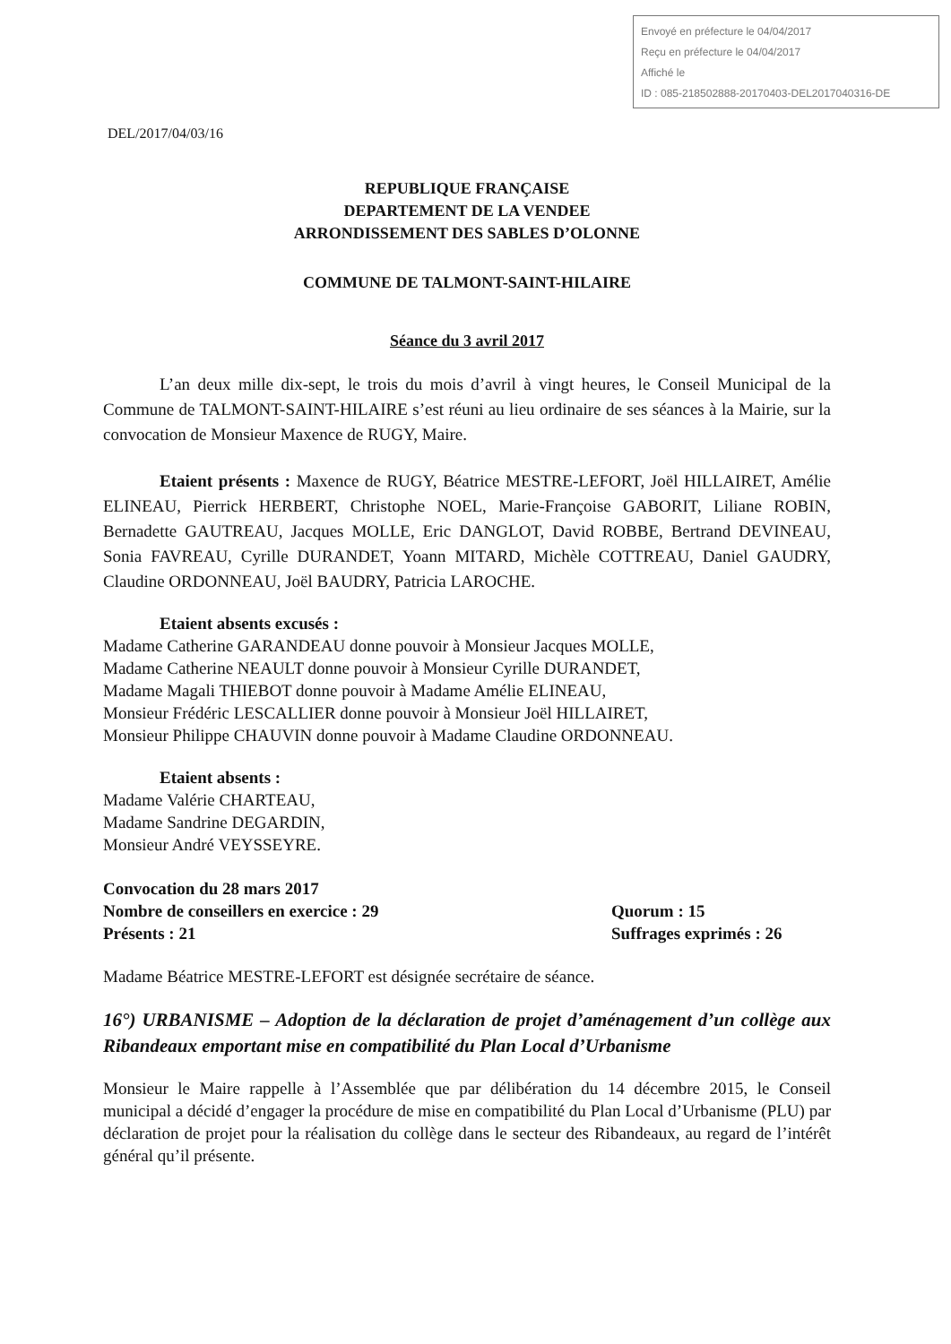Envoyé en préfecture le 04/04/2017
Reçu en préfecture le 04/04/2017
Affiché le
ID : 085-218502888-20170403-DEL2017040316-DE
DEL/2017/04/03/16
REPUBLIQUE FRANÇAISE
DEPARTEMENT DE LA VENDEE
ARRONDISSEMENT DES SABLES D’OLONNE
COMMUNE DE TALMONT-SAINT-HILAIRE
Séance du 3 avril 2017
L’an deux mille dix-sept, le trois du mois d’avril à vingt heures, le Conseil Municipal de la Commune de TALMONT-SAINT-HILAIRE s’est réuni au lieu ordinaire de ses séances à la Mairie, sur la convocation de Monsieur Maxence de RUGY, Maire.
Etaient présents : Maxence de RUGY, Béatrice MESTRE-LEFORT, Joël HILLAIRET, Amélie ELINEAU, Pierrick HERBERT, Christophe NOEL, Marie-Françoise GABORIT, Liliane ROBIN, Bernadette GAUTREAU, Jacques MOLLE, Eric DANGLOT, David ROBBE, Bertrand DEVINEAU, Sonia FAVREAU, Cyrille DURANDET, Yoann MITARD, Michèle COTTREAU, Daniel GAUDRY, Claudine ORDONNEAU, Joël BAUDRY, Patricia LAROCHE.
Etaient absents excusés :
Madame Catherine GARANDEAU donne pouvoir à Monsieur Jacques MOLLE,
Madame Catherine NEAULT donne pouvoir à Monsieur Cyrille DURANDET,
Madame Magali THIEBOT donne pouvoir à Madame Amélie ELINEAU,
Monsieur Frédéric LESCALLIER donne pouvoir à Monsieur Joël HILLAIRET,
Monsieur Philippe CHAUVIN donne pouvoir à Madame Claudine ORDONNEAU.
Etaient absents :
Madame Valérie CHARTEAU,
Madame Sandrine DEGARDIN,
Monsieur André VEYSSEYRE.
Convocation du 28 mars 2017
Nombre de conseillers en exercice : 29 Quorum : 15
Présents : 21 Suffrages exprimés : 26
Madame Béatrice MESTRE-LEFORT est désignée secrétaire de séance.
16°) URBANISME – Adoption de la déclaration de projet d’aménagement d’un collège aux Ribandeaux emportant mise en compatibilité du Plan Local d’Urbanisme
Monsieur le Maire rappelle à l’Assemblée que par délibération du 14 décembre 2015, le Conseil municipal a décidé d’engager la procédure de mise en compatibilité du Plan Local d’Urbanisme (PLU) par déclaration de projet pour la réalisation du collège dans le secteur des Ribandeaux, au regard de l’intérêt général qu’il présente.